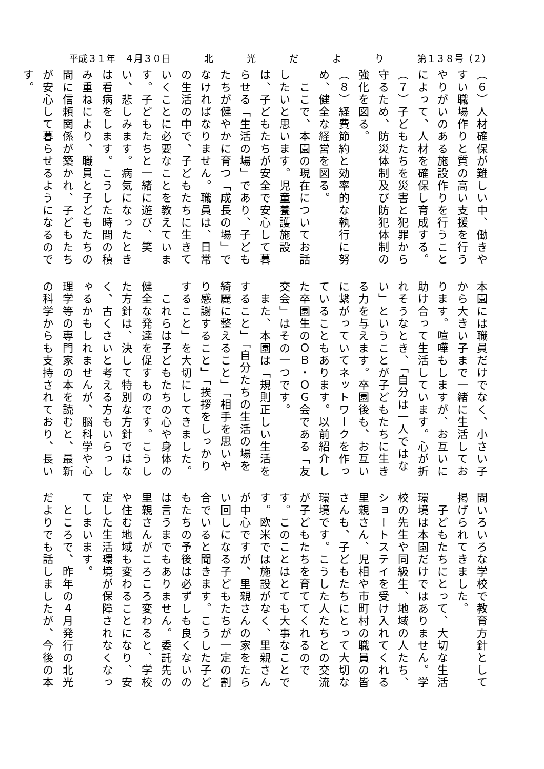平成３１年　４月３０日 北光だより 第１３８号（２）
（６）人材確保が難しい中、働きやすい職場作りと質の高い支援を行うやりがいのある施設作りを行うことによって、人材を確保し育成する。
（７）子どもたちを災害と犯罪から守るため、防災体制及び防犯体制の強化を図る。
（８）経費節約と効率的な執行に努め、健全な経営を図る。
　ここで、本園の現在についてお話したいと思います。児童養護施設は、子どもたちが安全で安心して暮らせる「生活の場」であり、子どもたちが健やかに育つ「成長の場」でなければなりません。職員は、日常の生活の中で、子どもたちに生きていくことに必要なことを教えています。子どもたちと一緒に遊び、笑い、悲しみます。病気になったときは看病をします。こうした時間の積み重ねにより、職員と子どもたちの間に信頼関係が築かれ、子どもたちが安心して暮らせるようになるのです。
本園には職員だけでなく、小さい子から大きい子まで一緒に生活しております。喧嘩もしますが、お互いに助け合って生活しています。心が折れそうなとき、「自分は一人ではない」ということが子どもたちに生きる力を与えます。卒園後も、お互いに繋がっていてネットワークを作っていることもあります。以前紹介した卒園生のＯＢ・ＯＧ会である「友交会」はその一つです。
　また、本園は「規則正しい生活をすること」「自分たちの生活の場を綺麗に整えること」「相手を思いやり感謝すること」「挨拶をしっかりすること」を大切にしてきました。
　これらは子どもたちの心や身体の健全な発達を促すものです。こうした方針は、決して特別な方針ではなく、古くさいと考える方もいらっしゃるかもしれませんが、脳科学や心理学等の専門家の本を読むと、最新の科学からも支持されており、長い
間いろいろな学校で教育方針として掲げられてきました。
　子どもたちにとって、大切な生活環境は本園だけではありません。学校の先生や同級生、地域の人たち、ショートステイを受け入れてくれる里親さん、児相や市町村の職員の皆さんも、子どもたちにとって大切な環境です。こうした人たちとの交流が子どもたちを育ててくれるのです。このことはとても大事なことです。欧米では施設がなく、里親さんが中心ですが、里親さんの家をたらい回しになる子どもたちが一定の割合でいると聞きます。こうした子どもたちの予後は必ずしも良くないのは言うまでもありません。委託先の里親さんがころころ変わると、学校や住む地域も変わることになり、安定した生活環境が保障されなくなってしまいます。
　ところで、昨年の４月発行の北光だよりでも話しましたが、今後の本